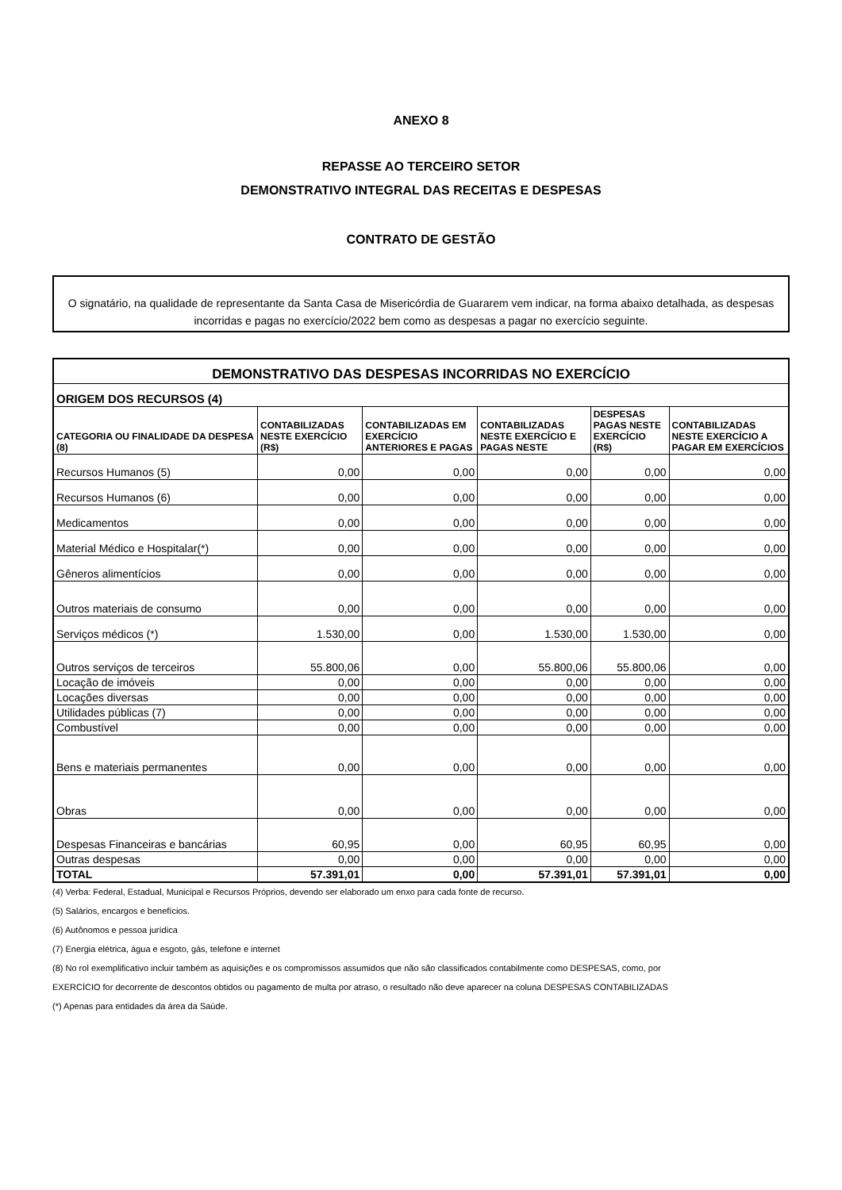ANEXO 8
REPASSE AO TERCEIRO SETOR
DEMONSTRATIVO INTEGRAL DAS RECEITAS E DESPESAS
CONTRATO DE GESTÃO
O signatário, na qualidade de representante da Santa Casa de Misericórdia de Guararem vem indicar, na forma abaixo detalhada, as despesas incorridas e pagas no exercício/2022 bem como as despesas a pagar no exercício seguinte.
| DEMONSTRATIVO DAS DESPESAS INCORRIDAS NO EXERCÍCIO | | | | | |
| ORIGEM DOS RECURSOS (4) | | | | | |
| CATEGORIA OU FINALIDADE DA DESPESA (8) | CONTABILIZADAS NESTE EXERCÍCIO (R$) | CONTABILIZADAS EM EXERCÍCIO ANTERIORES E PAGAS | CONTABILIZADAS NESTE EXERCÍCIO E PAGAS NESTE | DESPESAS PAGAS NESTE EXERCÍCIO (R$) | CONTABILIZADAS NESTE EXERCÍCIO A PAGAR EM EXERCÍCIOS |
| Recursos Humanos (5) | 0,00 | 0,00 | 0,00 | 0,00 | 0,00 |
| Recursos Humanos (6) | 0,00 | 0,00 | 0,00 | 0,00 | 0,00 |
| Medicamentos | 0,00 | 0,00 | 0,00 | 0,00 | 0,00 |
| Material Médico e Hospitalar(*) | 0,00 | 0,00 | 0,00 | 0,00 | 0,00 |
| Gêneros alimentícios | 0,00 | 0,00 | 0,00 | 0,00 | 0,00 |
| Outros materiais de consumo | 0,00 | 0,00 | 0,00 | 0,00 | 0,00 |
| Serviços médicos (*) | 1.530,00 | 0,00 | 1.530,00 | 1.530,00 | 0,00 |
| Outros serviços de terceiros | 55.800,06 | 0,00 | 55.800,06 | 55.800,06 | 0,00 |
| Locação de imóveis | 0,00 | 0,00 | 0,00 | 0,00 | 0,00 |
| Locações diversas | 0,00 | 0,00 | 0,00 | 0,00 | 0,00 |
| Utilidades públicas (7) | 0,00 | 0,00 | 0,00 | 0,00 | 0,00 |
| Combustível | 0,00 | 0,00 | 0,00 | 0,00 | 0,00 |
| Bens e materiais permanentes | 0,00 | 0,00 | 0,00 | 0,00 | 0,00 |
| Obras | 0,00 | 0,00 | 0,00 | 0,00 | 0,00 |
| Despesas Financeiras e bancárias | 60,95 | 0,00 | 60,95 | 60,95 | 0,00 |
| Outras despesas | 0,00 | 0,00 | 0,00 | 0,00 | 0,00 |
| TOTAL | 57.391,01 | 0,00 | 57.391,01 | 57.391,01 | 0,00 |
(4) Verba: Federal, Estadual, Municipal e Recursos Próprios, devendo ser elaborado um enxo para cada fonte de recurso.
(5) Salários, encargos e benefícios.
(6) Autônomos e pessoa jurídica
(7) Energia elétrica, água e esgoto, gás, telefone e internet
(8) No rol exemplificativo incluir também as aquisições e os compromissos assumidos que não são classificados contabilmente como DESPESAS, como, por
EXERCÍCIO for decorrente de descontos obtidos ou pagamento de multa por atraso, o resultado não deve aparecer na coluna DESPESAS CONTABILIZADAS
(*) Apenas para entidades da área da Saúde.